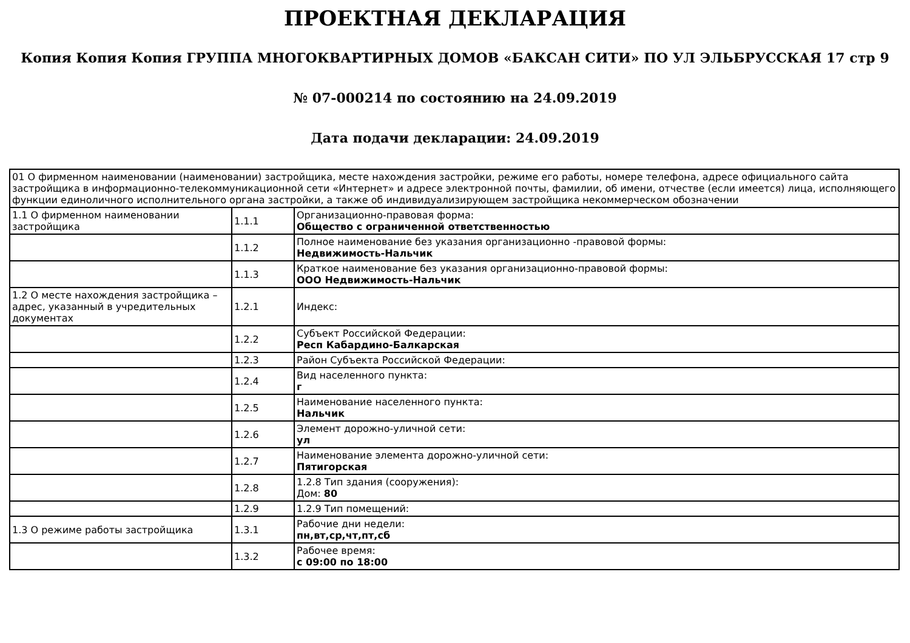ПРОЕКТНАЯ ДЕКЛАРАЦИЯ
Копия Копия Копия ГРУППА МНОГОКВАРТИРНЫХ ДОМОВ «БАКСАН СИТИ» ПО УЛ ЭЛЬБРУССКАЯ 17 стр 9
№ 07-000214 по состоянию на 24.09.2019
Дата подачи декларации: 24.09.2019
| 01 О фирменном наименовании (наименовании) застройщика, месте нахождения застройки, режиме его работы, номере телефона, адресе официального сайта застройщика в информационно-телекоммуникационной сети «Интернет» и адресе электронной почты, фамилии, об имени, отчестве (если имеется) лица, исполняющего функции единоличного исполнительного органа застройки, а также об индивидуализирующем застройщика некоммерческом обозначении | | |
| 1.1 О фирменном наименовании застройщика | 1.1.1 | Организационно-правовая форма: Общество с ограниченной ответственностью |
| | 1.1.2 | Полное наименование без указания организационно -правовой формы: Недвижимость-Нальчик |
| | 1.1.3 | Краткое наименование без указания организационно-правовой формы: ООО Недвижимость-Нальчик |
| 1.2 О месте нахождения застройщика – адрес, указанный в учредительных документах | 1.2.1 | Индекс: |
| | 1.2.2 | Субъект Российской Федерации: Респ Кабардино-Балкарская |
| | 1.2.3 | Район Субъекта Российской Федерации: |
| | 1.2.4 | Вид населенного пункта: г |
| | 1.2.5 | Наименование населенного пункта: Нальчик |
| | 1.2.6 | Элемент дорожно-уличной сети: ул |
| | 1.2.7 | Наименование элемента дорожно-уличной сети: Пятигорская |
| | 1.2.8 | 1.2.8 Тип здания (сооружения): Дом: 80 |
| | 1.2.9 | 1.2.9 Тип помещений: |
| 1.3 О режиме работы застройщика | 1.3.1 | Рабочие дни недели: пн,вт,ср,чт,пт,сб |
| | 1.3.2 | Рабочее время: с 09:00 по 18:00 |